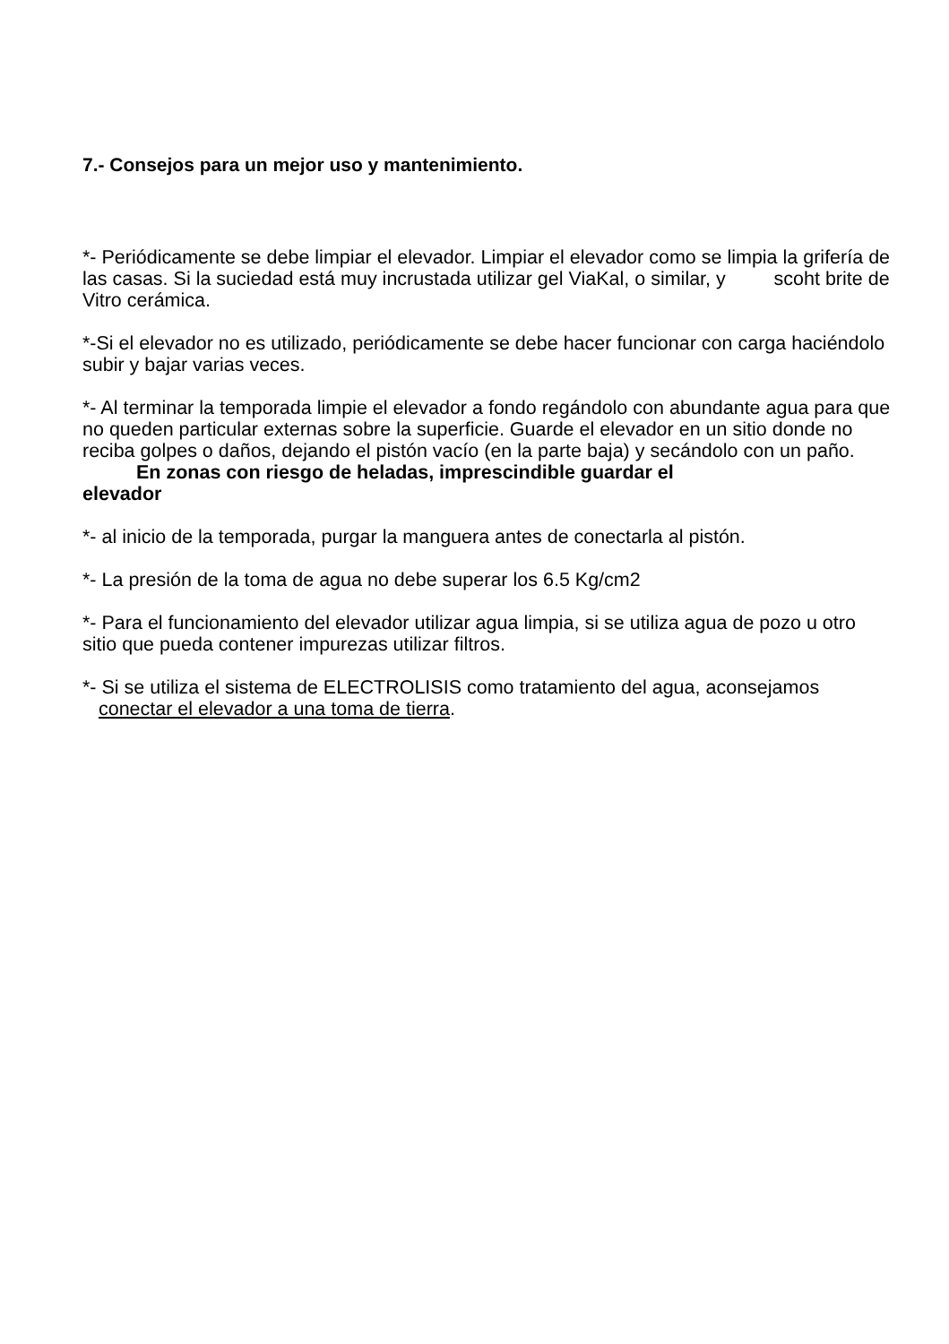7.- Consejos para un mejor uso y mantenimiento.
*- Periódicamente se debe limpiar el elevador. Limpiar el elevador como se limpia la grifería de las casas. Si la suciedad está muy incrustada utilizar gel ViaKal, o similar, y scoht brite de Vitro cerámica.
*-Si el elevador no es utilizado, periódicamente se debe hacer funcionar con carga haciéndolo subir y bajar varias veces.
*- Al terminar la temporada limpie el elevador a fondo regándolo con abundante agua para que no queden particular externas sobre la superficie. Guarde el elevador en un sitio donde no reciba golpes o daños, dejando el pistón vacío (en la parte baja) y secándolo con un paño.
En zonas con riesgo de heladas, imprescindible guardar el
elevador
*- al inicio de la temporada, purgar la manguera antes de conectarla al pistón.
*- La presión de la toma de agua no debe superar los 6.5 Kg/cm2
*- Para el funcionamiento del elevador utilizar agua limpia, si se utiliza agua de pozo u otro sitio que pueda contener impurezas utilizar filtros.
*- Si se utiliza el sistema de ELECTROLISIS como tratamiento del agua, aconsejamos
conectar el elevador a una toma de tierra.